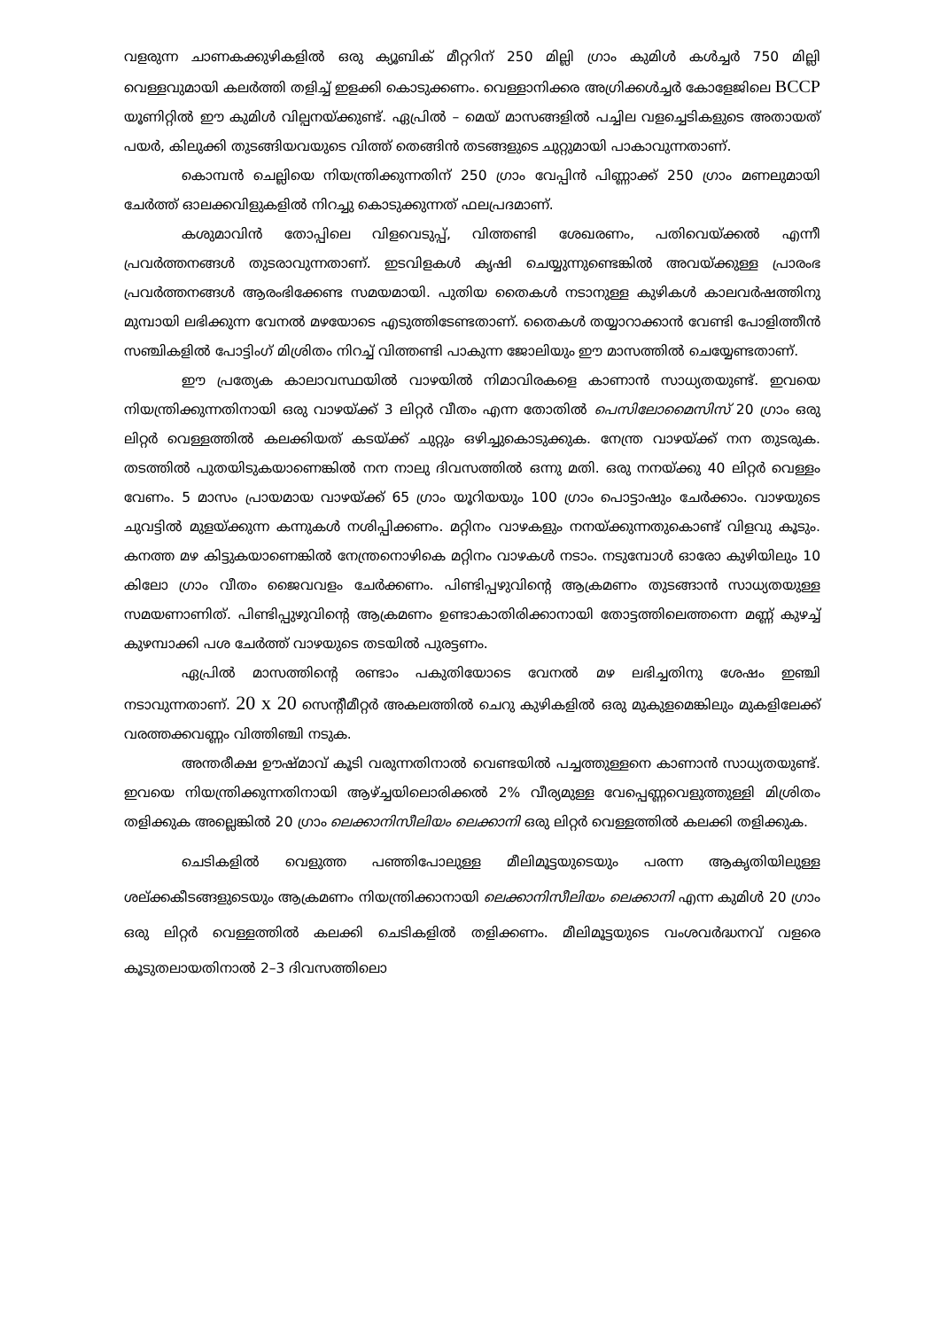വളരുന്ന ചാണകക്കുഴികളിൽ ഒരു ക്യൂബിക് മീറ്ററിന് 250 മില്ലി ഗ്രാം കുമിൾ കൾച്ചർ 750 മില്ലി വെള്ളവുമായി കലർത്തി തളിച്ച് ഇളക്കി കൊടുക്കണം. വെള്ളാനിക്കര അഗ്രിക്കൾച്ചർ കോളേജിലെ BCCP യൂണിറ്റിൽ ഈ കുമിൾ വില്പനയ്ക്കുണ്ട്. ഏപ്രിൽ – മെയ് മാസങ്ങളിൽ പച്ചില വളച്ചെടികളുടെ അതായത് പയർ, കിലുക്കി തുടങ്ങിയവയുടെ വിത്ത് തെങ്ങിൻ തടങ്ങളുടെ ചുറ്റുമായി പാകാവുന്നതാണ്.
കൊമ്പൻ ചെല്ലിയെ നിയന്ത്രിക്കുന്നതിന് 250 ഗ്രാം വേപ്പിൻ പിണ്ണാക്ക് 250 ഗ്രാം മണലുമായി ചേർത്ത് ഓലക്കവിളുകളിൽ നിറച്ചു കൊടുക്കുന്നത് ഫലപ്രദമാണ്.
കശുമാവിൻ തോപ്പിലെ വിളവെടുപ്പ്, വിത്തണ്ടി ശേഖരണം, പതിവെയ്ക്കൽ എന്നീ പ്രവർത്തനങ്ങൾ തുടരാവുന്നതാണ്. ഇടവിളകൾ കൃഷി ചെയ്യുന്നുണ്ടെങ്കിൽ അവയ്ക്കുള്ള പ്രാരംഭ പ്രവർത്തനങ്ങൾ ആരംഭിക്കേണ്ട സമയമായി. പുതിയ തൈകൾ നടാനുള്ള കുഴികൾ കാലവർഷത്തിനു മുമ്പായി ലഭിക്കുന്ന വേനൽ മഴയോടെ എടുത്തിടേണ്ടതാണ്. തൈകൾ തയ്യാറാക്കാൻ വേണ്ടി പോളിത്തീൻ സഞ്ചികളിൽ പോട്ടിംഗ് മിശ്രിതം നിറച്ച് വിത്തണ്ടി പാകുന്ന ജോലിയും ഈ മാസത്തിൽ ചെയ്യേണ്ടതാണ്.
ഈ പ്രത്യേക കാലാവസ്ഥയിൽ വാഴയിൽ നിമാവിരകളെ കാണാൻ സാധ്യതയുണ്ട്. ഇവയെ നിയന്ത്രിക്കുന്നതിനായി ഒരു വാഴയ്ക്ക് 3 ലിറ്റർ വീതം എന്ന തോതിൽ പെസിലോമൈസിസ് 20 ഗ്രാം ഒരു ലിറ്റർ വെള്ളത്തിൽ കലക്കിയത് കടയ്ക്ക് ചുറ്റും ഒഴിച്ചുകൊടുക്കുക. നേന്ത്ര വാഴയ്ക്ക് നന തുടരുക. തടത്തിൽ പുതയിടുകയാണെങ്കിൽ നന നാലു ദിവസത്തിൽ ഒന്നു മതി. ഒരു നനയ്ക്കു 40 ലിറ്റർ വെള്ളം വേണം. 5 മാസം പ്രായമായ വാഴയ്ക്ക് 65 ഗ്രാം യൂറിയയും 100 ഗ്രാം പൊട്ടാഷും ചേർക്കാം. വാഴയുടെ ചുവട്ടിൽ മുളയ്ക്കുന്ന കന്നുകൾ നശിപ്പിക്കണം. മറ്റിനം വാഴകളും നനയ്ക്കുന്നതുകൊണ്ട് വിളവു കൂടും. കനത്ത മഴ കിട്ടുകയാണെങ്കിൽ നേന്ത്രനൊഴികെ മറ്റിനം വാഴകൾ നടാം. നടുമ്പോൾ ഓരോ കുഴിയിലും 10 കിലോ ഗ്രാം വീതം ജൈവവളം ചേർക്കണം. പിണ്ടിപ്പഴുവിന്റെ ആക്രമണം തുടങ്ങാൻ സാധ്യതയുള്ള സമയണാണിത്. പിണ്ടിപ്പുഴുവിന്റെ ആക്രമണം ഉണ്ടാകാതിരിക്കാനായി തോട്ടത്തിലെത്തന്നെ മണ്ണ് കുഴച്ച് കുഴമ്പാക്കി പശ ചേർത്ത് വാഴയുടെ തടയിൽ പുരട്ടണം.
ഏപ്രിൽ മാസത്തിന്റെ രണ്ടാം പകുതിയോടെ വേനൽ മഴ ലഭിച്ചതിനു ശേഷം ഇഞ്ചി നടാവുന്നതാണ്. 20 x 20 സെന്റീമീറ്റർ അകലത്തിൽ ചെറു കുഴികളിൽ ഒരു മുകുളമെങ്കിലും മുകളിലേക്ക് വരത്തക്കവണ്ണം വിത്തിഞ്ചി നടുക.
അന്തരീക്ഷ ഊഷ്മാവ് കൂടി വരുന്നതിനാൽ വെണ്ടയിൽ പച്ചത്തുള്ളനെ കാണാൻ സാധ്യതയുണ്ട്. ഇവയെ നിയന്ത്രിക്കുന്നതിനായി ആഴ്ച്ചയിലൊരിക്കൽ 2% വീര്യമുള്ള വേപ്പെണ്ണവെളുത്തുള്ളി മിശ്രിതം തളിക്കുക അല്ലെങ്കിൽ 20 ഗ്രാം ലെക്കാനിസീലിയം ലെക്കാനി ഒരു ലിറ്റർ വെള്ളത്തിൽ കലക്കി തളിക്കുക.
ചെടികളിൽ വെളുത്ത പഞ്ഞിപോലുള്ള മീലിമൂട്ടയുടെയും പരന്ന ആകൃതിയിലുള്ള ശല്ക്കകീടങ്ങളുടെയും ആക്രമണം നിയന്ത്രിക്കാനായി ലെക്കാനിസീലിയം ലെക്കാനി എന്ന കുമിൾ 20 ഗ്രാം ഒരു ലിറ്റർ വെള്ളത്തിൽ കലക്കി ചെടികളിൽ തളിക്കണം. മീലിമൂട്ടയുടെ വംശവർദ്ധനവ് വളരെ കൂടുതലായതിനാൽ 2–3 ദിവസത്തിലൊ